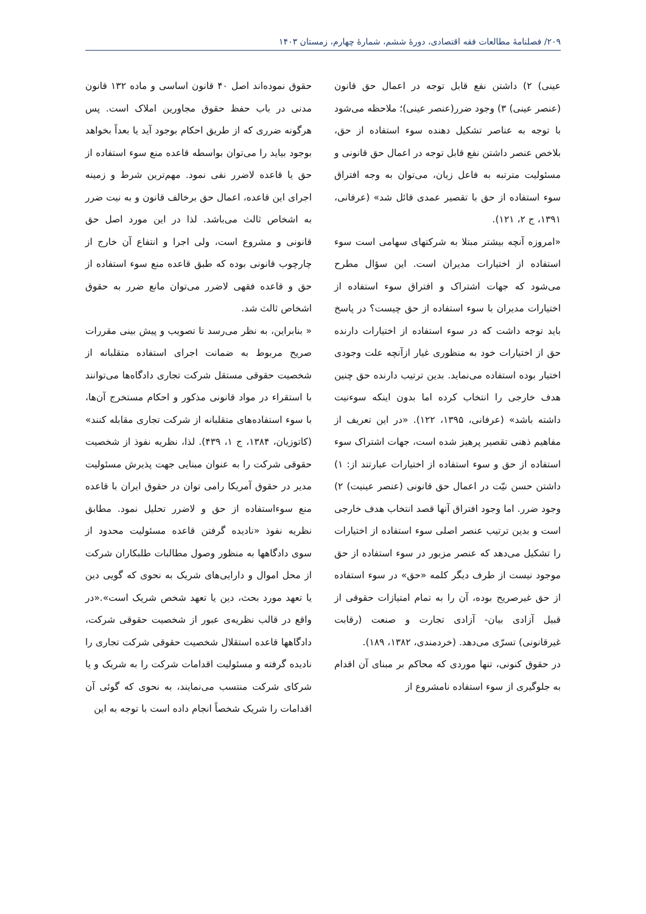۲۰۹/ فصلنامۀ مطالعات فقه اقتصادی، دورۀ ششم، شمارۀ چهارم، زمستان ۱۴۰۳
عینی) ۲) داشتن نفع قابل توجه در اعمال حق قانون (عنصر عینی) ۳) وجود ضرر(عنصر عینی)؛ ملاحظه می‌شود با توجه به عناصر تشکیل دهنده سوء استفاده از حق، بلاخص عنصر داشتن نفع قابل توجه در اعمال حق قانونی و مسئولیت مترتبه به فاعل زیان، می‌توان به وجه افتراق سوء استفاده از حق با تقصیر عمدی قائل شد» (عرفانی، ۱۳۹۱، ج ۲، ۱۲۱).
«امروزه آنچه بیشتر مبتلا به شرکتهای سهامی است سوء استفاده از اختیارات مدیران است. این سؤال مطرح می‌شود که جهات اشتراک و افتراق سوء استفاده از اختیارات مدیران با سوء استفاده از حق چیست؟ در پاسخ باید توجه داشت که در سوء استفاده از اختیارات دارنده حق از اختیارات خود به منظوری غیار ازآنچه علت وجودی اختیار بوده استفاده می‌نماید. بدین ترتیب دارنده حق چنین هدف خارجی را انتخاب کرده اما بدون اینکه سوءنیت داشته باشد» (عرفانی، ۱۳۹۵، ۱۲۲). «در این تعریف از مفاهیم ذهنی تقصیر پرهیز شده است، جهات اشتراک سوء استفاده از حق و سوء استفاده از اختیارات عبارتند از: ۱) داشتن حسن نیّت در اعمال حق قانونی (عنصر عینیت) ۲) وجود ضرر. اما وجود افتراق آنها قصد انتخاب هدف خارجی است و بدین ترتیب عنصر اصلی سوء استفاده از اختیارات را تشکیل می‌دهد که عنصر مزبور در سوء استفاده از حق موجود نیست از طرف دیگر کلمه «حق» در سوء استفاده از حق غیرصریح بوده، آن را به تمام امتیازات حقوقی از قبیل آزادی بیان- آزادی تجارت و صنعت (رقابت غیرقانونی) تسرّی می‌دهد. (خردمندی، ۱۳۸۲، ۱۸۹).
در حقوق کنونی، تنها موردی که محاکم بر مبنای آن اقدام به جلوگیری از سوء استفاده نامشروع از
حقوق نموده‌اند اصل ۴۰ قانون اساسی و ماده ۱۳۲ قانون مدنی در باب حفظ حقوق مجاورین املاک است. پس هرگونه ضرری که از طریق احکام بوجود آید یا بعداً بخواهد بوجود بیاید را می‌توان بواسطه قاعده منع سوء استفاده از حق یا قاعده لاضرر نفی نمود. مهم‌ترین شرط و زمینه اجرای این قاعده، اعمال حق برخالف قانون و به نیت ضرر به اشخاص ثالث می‌باشد. لذا در این مورد اصل حق قانونی و مشروع است، ولی اجرا و انتفاع آن خارج از چارچوب قانونی بوده که طبق قاعده منع سوء استفاده از حق و قاعده فقهی لاضرر می‌توان مانع ضرر به حقوق اشخاص ثالث شد.
« بنابراین، به نظر می‌رسد تا تصویب و پیش بینی مقررات صریح مربوط به ضمانت اجرای استفاده متقلبانه از شخصیت حقوقی مستقل شرکت تجاری دادگاه‌ها می‌توانند با استقراء در مواد قانونی مذکور و احکام مستخرج آن‌ها، با سوء استفاده‌های متقلبانه از شرکت تجاری مقابله کنند» (کاتوزیان، ۱۳۸۴، ج ۱، ۴۳۹). لذا، نظریه نفوذ از شخصیت حقوقی شرکت را به عنوان مبنایی جهت پذیرش مسئولیت مدیر در حقوق آمریکا رامی توان در حقوق ایران با قاعده منع سوءاستفاده از حق و لاضرر تحلیل نمود. مطابق نظریه نفوذ «نادیده گرفتن قاعده مسئولیت محدود از سوی دادگاهها به منظور وصول مطالبات طلبکاران شرکت از محل اموال و دارایی‌های شریک به نحوی که گویی دین یا تعهد مورد بحث، دین یا تعهد شخص شریک است».«در واقع در قالب نظریه‌ی عبور از شخصیت حقوقی شرکت، دادگاهها قاعده استقلال شخصیت حقوقی شرکت تجاری را نادیده گرفته و مسئولیت اقدامات شرکت را به شریک و یا شرکای شرکت منتسب می‌نمایند، به نحوی که گوئی آن اقدامات را شریک شخصاً انجام داده است با توجه به این